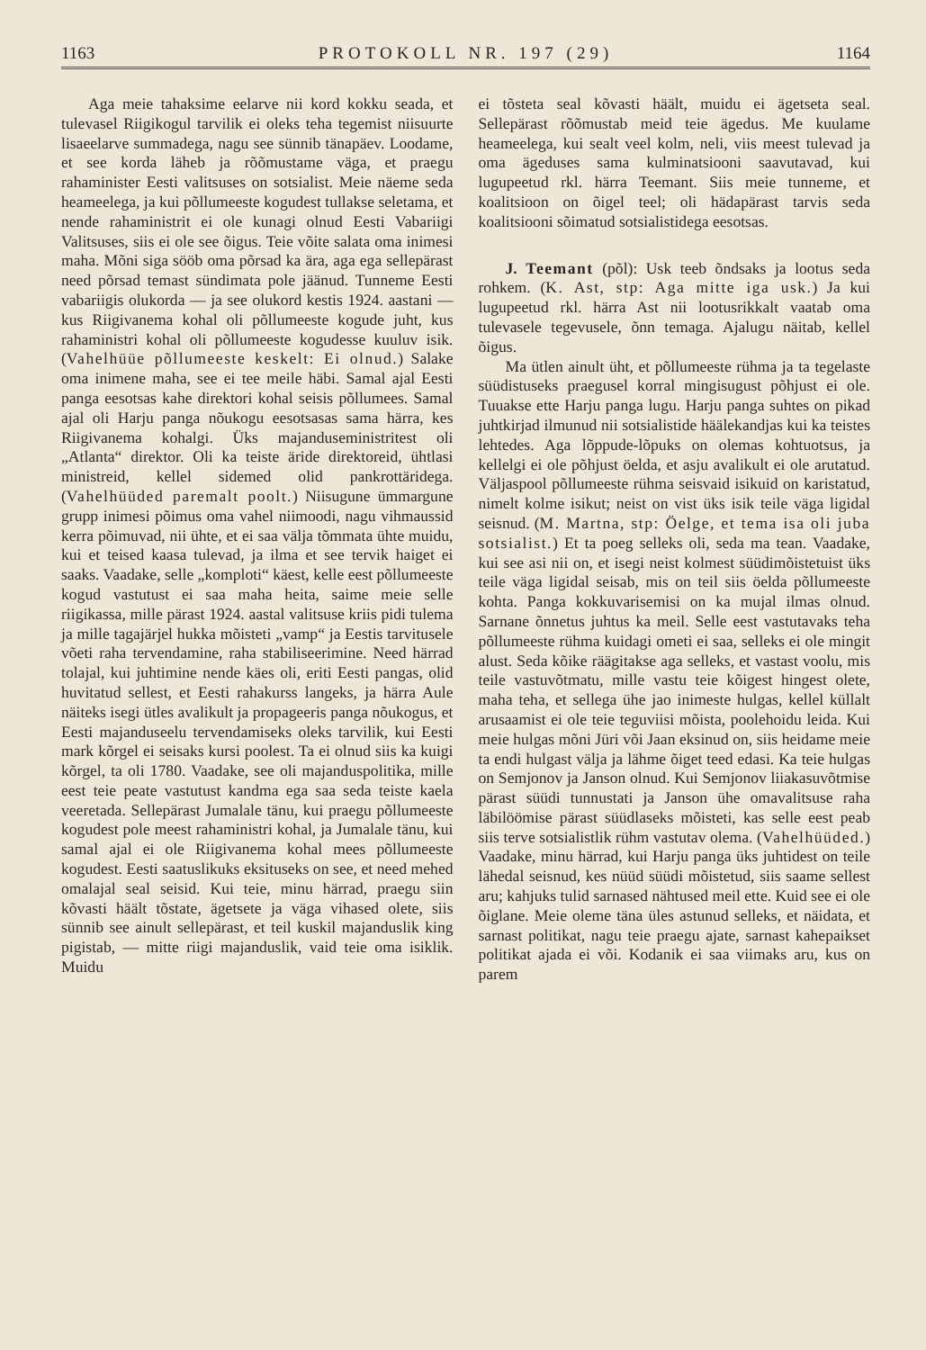1163 PROTOKOLL NR. 197 (29) 1164
Aga meie tahaksime eelarve nii kord kokku seada, et tulevasel Riigikogul tarvilik ei oleks teha tegemist niisuurte lisaeelarve summadega, nagu see sünnib tänapäev. Loodame, et see korda läheb ja rõõmustame väga, et praegu rahaminister Eesti valitsuses on sotsialist. Meie näeme seda heameelega, ja kui põllumeeste kogudest tullakse seletama, et nende rahaministrit ei ole kunagi olnud Eesti Vabariigi Valitsuses, siis ei ole see õigus. Teie võite salata oma inimesi maha. Mõni siga sööb oma põrsad ka ära, aga ega sellepärast need põrsad temast sündimata pole jäänud. Tunneme Eesti vabariigis olukorda — ja see olukord kestis 1924. aastani — kus Riigivanema kohal oli põllumeeste kogude juht, kus rahaministri kohal oli põllumeeste kogudesse kuuluv isik. (Vahelhüüe põllumeeste keskelt: Ei olnud.) Salake oma inimene maha, see ei tee meile häbi. Samal ajal Eesti panga eesotsas kahe direktori kohal seisis põllumees. Samal ajal oli Harju panga nõukogu eesotsasas sama härra, kes Riigivanema kohalgi. Üks majanduseministritest oli „Atlanta“ direktor. Oli ka teiste äride direktoreid, ühtlasi ministreid, kellel sidemed olid pankrottäridega. (Vahelhüüded paremalt poolt.) Niisugune ümmargune grupp inimesi põimus oma vahel niimoodi, nagu vihmaussid kerra põimuvad, nii ühte, et ei saa välja tõmmata ühte muidu, kui et teised kaasa tulevad, ja ilma et see tervik haiget ei saaks. Vaadake, selle „komploti“ käest, kelle eest põllumeeste kogud vastutust ei saa maha heita, saime meie selle riigikassa, mille pärast 1924. aastal valitsuse kriis pidi tulema ja mille tagajärjel hukka mõisteti „vamp“ ja Eestis tarvitusele võeti raha tervendamine, raha stabiliseerimine. Need härrad tolajal, kui juhtimine nende käes oli, eriti Eesti pangas, olid huvitatud sellest, et Eesti rahakurss langeks, ja härra Aule näiteks isegi ütles avalikult ja propageeris panga nõukogus, et Eesti majanduseelu tervendamiseks oleks tarvilik, kui Eesti mark kõrgel ei seisaks kursi poolest. Ta ei olnud siis ka kuigi kõrgel, ta oli 1780. Vaadake, see oli majanduspolitika, mille eest teie peate vastutust kandma ega saa seda teiste kaela veeretada. Sellepärast Jumalale tänu, kui praegu põllumeeste kogudest pole meest rahaministri kohal, ja Jumalale tänu, kui samal ajal ei ole Riigivanema kohal mees põllumeeste kogudest. Eesti saatuslikuks eksituseks on see, et need mehed omalajal seal seisid. Kui teie, minu härrad, praegu siin kõvasti häält tõstate, ägetsete ja väga vihased olete, siis sünnib see ainult sellepärast, et teil kuskil majanduslik king pigistab, — mitte riigi majanduslik, vaid teie oma isiklik. Muidu
ei tõsteta seal kõvasti häält, muidu ei ägetseta seal. Sellepärast rõõmustab meid teie ägedus. Me kuulame heameelega, kui sealt veel kolm, neli, viis meest tulevad ja oma ägeduses sama kulminatsiooni saavutavad, kui lugupeetud rkl. härra Teemant. Siis meie tunneme, et koalitsioon on õigel teel; oli hädapärast tarvis seda koalitsiooni sõimatud sotsialistidega eesotsas.
J. Teemant (põl): Usk teeb õndsaks ja lootus seda rohkem. (K. Ast, stp: Aga mitte iga usk.) Ja kui lugupeetud rkl. härra Ast nii lootusrikkalt vaatab oma tulevasele tegevusele, õnn temaga. Ajalugu näitab, kellel õigus.
Ma ütlen ainult üht, et põllumeeste rühma ja ta tegelaste süüdistuseks praegusel korral mingisugust põhjust ei ole. Tuuakse ette Harju panga lugu. Harju panga suhtes on pikad juhtkirjad ilmunud nii sotsialistide häälekandjas kui ka teistes lehtedes. Aga lõppude-lõpuks on olemas kohtuotsus, ja kellelgi ei ole põhjust öelda, et asju avalikult ei ole arutatud. Väljaspool põllumeeste rühma seisvaid isikuid on karistatud, nimelt kolme isikut; neist on vist üks isik teile väga ligidal seisnud. (M. Martna, stp: Öelge, et tema isa oli juba sotsialist.) Et ta poeg selleks oli, seda ma tean. Vaadake, kui see asi nii on, et isegi neist kolmest süüdimõistetuist üks teile väga ligidal seisab, mis on teil siis öelda põllumeeste kohta. Panga kokkuvarisemisi on ka mujal ilmas olnud. Sarnane õnnetus juhtus ka meil. Selle eest vastutavaks teha põllumeeste rühma kuidagi ometi ei saa, selleks ei ole mingit alust. Seda kõike räägitakse aga selleks, et vastast voolu, mis teile vastuvõtmatu, mille vastu teie kõigest hingest olete, maha teha, et sellega ühe jao inimeste hulgas, kellel küllalt arusaamist ei ole teie teguviisi mõista, poolehoidu leida. Kui meie hulgas mõni Jüri või Jaan eksinud on, siis heidame meie ta endi hulgast välja ja lähme õiget teed edasi. Ka teie hulgas on Semjonov ja Janson olnud. Kui Semjonov liiakasuvõtmise pärast süüdi tunnustati ja Janson ühe omavalitsuse raha läbilöömise pärast süüdlaseks mõisteti, kas selle eest peab siis terve sotsialistlik rühm vastutav olema. (Vahelhüüded.) Vaadake, minu härrad, kui Harju panga üks juhtidest on teile lähedal seisnud, kes nüüd süüdi mõistetud, siis saame sellest aru; kahjuks tulid sarnased nähtused meil ette. Kuid see ei ole õiglane. Meie oleme täna üles astunud selleks, et näidata, et sarnast politikat, nagu teie praegu ajate, sarnast kahepaikset politikat ajada ei või. Kodanik ei saa viimaks aru, kus on parem